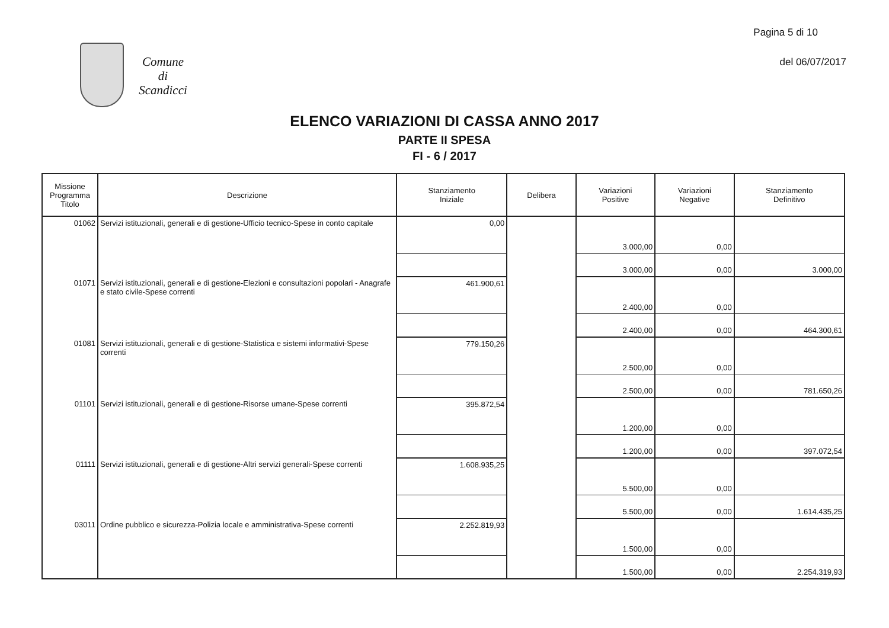Pagina 5 di 10
del 06/07/2017
Comune
di
Scandicci
ELENCO VARIAZIONI DI CASSA ANNO 2017
PARTE II SPESA
FI - 6 / 2017
| Missione Programma Titolo | Descrizione | Stanziamento Iniziale | Delibera | Variazioni Positive | Variazioni Negative | Stanziamento Definitivo |
| --- | --- | --- | --- | --- | --- | --- |
| 01062 | Servizi istituzionali, generali e di gestione-Ufficio tecnico-Spese in conto capitale | 0,00 | | 3.000,00 | 0,00 | |
| | | | | 3.000,00 | 0,00 | 3.000,00 |
| 01071 | Servizi istituzionali, generali e di gestione-Elezioni e consultazioni popolari - Anagrafe e stato civile-Spese correnti | 461.900,61 | | 2.400,00 | 0,00 | |
| | | | | 2.400,00 | 0,00 | 464.300,61 |
| 01081 | Servizi istituzionali, generali e di gestione-Statistica e sistemi informativi-Spese correnti | 779.150,26 | | 2.500,00 | 0,00 | |
| | | | | 2.500,00 | 0,00 | 781.650,26 |
| 01101 | Servizi istituzionali, generali e di gestione-Risorse umane-Spese correnti | 395.872,54 | | 1.200,00 | 0,00 | |
| | | | | 1.200,00 | 0,00 | 397.072,54 |
| 01111 | Servizi istituzionali, generali e di gestione-Altri servizi generali-Spese correnti | 1.608.935,25 | | 5.500,00 | 0,00 | |
| | | | | 5.500,00 | 0,00 | 1.614.435,25 |
| 03011 | Ordine pubblico e sicurezza-Polizia locale e amministrativa-Spese correnti | 2.252.819,93 | | 1.500,00 | 0,00 | |
| | | | | 1.500,00 | 0,00 | 2.254.319,93 |